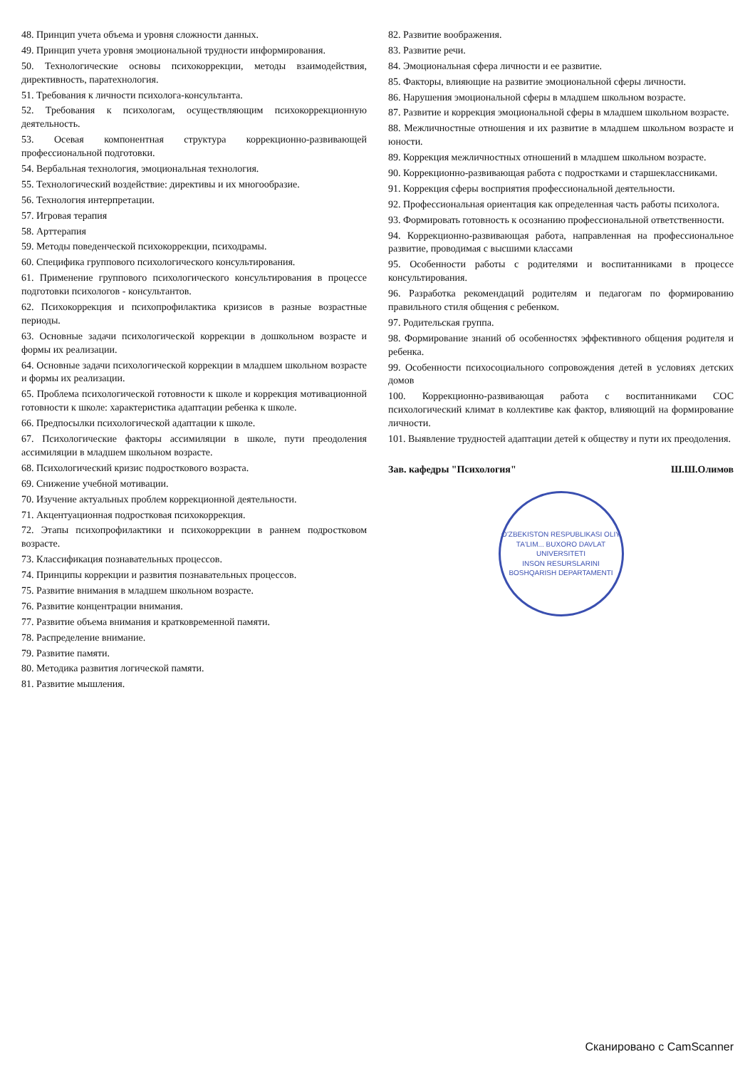48. Принцип учета объема и уровня сложности данных.
49. Принцип учета уровня эмоциональной трудности информирования.
50. Технологические основы психокоррекции, методы взаимодействия, директивность, паратехнология.
51. Требования к личности психолога-консультанта.
52. Требования к психологам, осуществляющим психокоррекционную деятельность.
53. Осевая компонентная структура коррекционно-развивающей профессиональной подготовки.
54. Вербальная технология, эмоциональная технология.
55. Технологический воздействие: директивы и их многообразие.
56. Технология интерпретации.
57. Игровая терапия
58. Арттерапия
59. Методы поведенческой психокоррекции, психодрамы.
60. Специфика группового психологического консультирования.
61. Применение группового психологического консультирования в процессе подготовки психологов - консультантов.
62. Психокоррекция и психопрофилактика кризисов в разные возрастные периоды.
63. Основные задачи психологической коррекции в дошкольном возрасте и формы их реализации.
64. Основные задачи психологической коррекции в младшем школьном возрасте и формы их реализации.
65. Проблема психологической готовности к школе и коррекция мотивационной готовности к школе: характеристика адаптации ребенка к школе.
66. Предпосылки психологической адаптации к школе.
67. Психологические факторы ассимиляции в школе, пути преодоления ассимиляции в младшем школьном возрасте.
68. Психологический кризис подросткового возраста.
69. Снижение учебной мотивации.
70. Изучение актуальных проблем коррекционной деятельности.
71. Акцентуационная подростковая психокоррекция.
72. Этапы психопрофилактики и психокоррекции в раннем подростковом возрасте.
73. Классификация познавательных процессов.
74. Принципы коррекции и развития познавательных процессов.
75. Развитие внимания в младшем школьном возрасте.
76. Развитие концентрации внимания.
77. Развитие объема внимания и кратковременной памяти.
78. Распределение внимание.
79. Развитие памяти.
80. Методика развития логической памяти.
81. Развитие мышления.
82. Развитие воображения.
83. Развитие речи.
84. Эмоциональная сфера личности и ее развитие.
85. Факторы, влияющие на развитие эмоциональной сферы личности.
86. Нарушения эмоциональной сферы в младшем школьном возрасте.
87. Развитие и коррекция эмоциональной сферы в младшем школьном возрасте.
88. Межличностные отношения и их развитие в младшем школьном возрасте и юности.
89. Коррекция межличностных отношений в младшем школьном возрасте.
90. Коррекционно-развивающая работа с подростками и старшеклассниками.
91. Коррекция сферы восприятия профессиональной деятельности.
92. Профессиональная ориентация как определенная часть работы психолога.
93. Формировать готовность к осознанию профессиональной ответственности.
94. Коррекционно-развивающая работа, направленная на профессиональное развитие, проводимая с высшими классами
95. Особенности работы с родителями и воспитанниками в процессе консультирования.
96. Разработка рекомендаций родителям и педагогам по формированию правильного стиля общения с ребенком.
97. Родительская группа.
98. Формирование знаний об особенностях эффективного общения родителя и ребенка.
99. Особенности психосоциального сопровождения детей в условиях детских домов
100. Коррекционно-развивающая работа с воспитанниками СОС психологический климат в коллективе как фактор, влияющий на формирование личности.
101. Выявление трудностей адаптации детей к обществу и пути их преодоления.
Зав. кафедры "Психология" Ш.Ш.Олимов
O'ZBEKISTON RESPUBLIKASI OLIY TA'LIM... BUXORO DAVLAT UNIVERSITETI
INSON RESURSLARINI BOSHQARISH DEPARTAMENTI
Сканировано с CamScanner